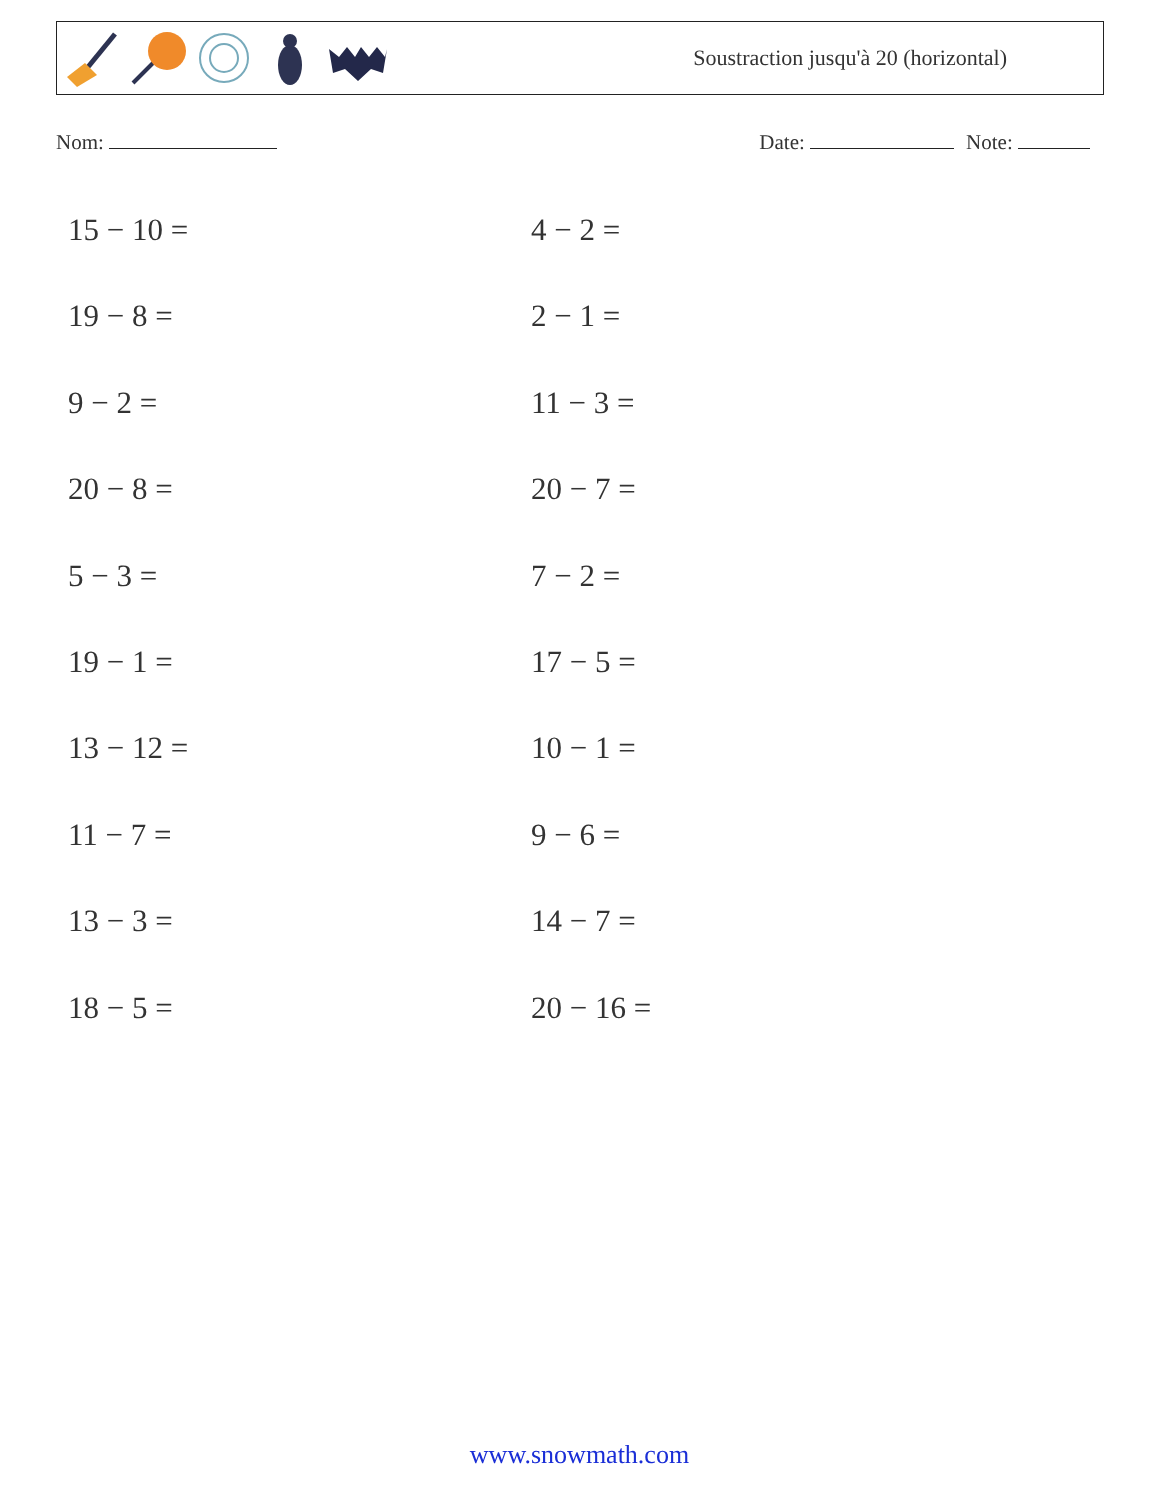Soustraction jusqu'à 20 (horizontal)
Nom: Date: Note:
15 − 10 =
4 − 2 =
19 − 8 =
2 − 1 =
9 − 2 =
11 − 3 =
20 − 8 =
20 − 7 =
5 − 3 =
7 − 2 =
19 − 1 =
17 − 5 =
13 − 12 =
10 − 1 =
11 − 7 =
9 − 6 =
13 − 3 =
14 − 7 =
18 − 5 =
20 − 16 =
www.snowmath.com